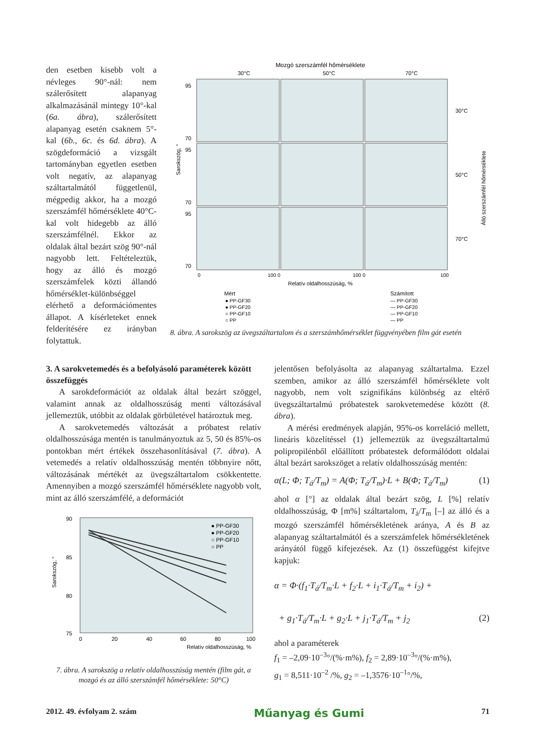den esetben kisebb volt a névleges 90°-nál: nem szálerősített alapanyag alkalmazásánál mintegy 10°-kal (6a. ábra), szálerősített alapanyag esetén csaknem 5°-kal (6b., 6c. és 6d. ábra). A szögdeformáció a vizsgált tartományban egyetlen esetben volt negatív, az alapanyag száltartalmától függetlenül, mégpedig akkor, ha a mozgó szerszámfél hőmérséklete 40°C-kal volt hidegebb az álló szerszámfélnél. Ekkor az oldalak által bezárt szög 90°-nál nagyobb lett. Feltételeztük, hogy az álló és mozgó szerszámfelek közti állandó hőmérséklet-különbséggel elérhető a deformációmentes állapot. A kísérleteket ennek felderítésére ez irányban folytattuk.
Mozgó szerszámfél hőmérséklete
30°C
50°C
70°C
95
70
95
70
95
70
Sarokszög, °
30°C
50°C
70°C
Álló szerszámfél hőmérséklete
0
100 0
100 0
100
Relatív oldalhosszúság, %
Mért
● PP-GF30
● PP-GF20
○ PP-GF10
○ PP
Számított
— PP-GF30
— PP-GF20
— PP-GF10
— PP
8. ábra. A sarokszög az üvegszáltartalom és a szerszámhőmérséklet függvényében film gát esetén
3. A sarokvetemedés és a befolyásoló paraméterek között összefüggés
A sarokdeformációt az oldalak által bezárt szöggel, valamint annak az oldalhosszúság menti változásával jellemeztük, utóbbit az oldalak görbületével határoztuk meg.
A sarokvetemedés változását a próbatest relatív oldalhosszúsága mentén is tanulmányoztuk az 5, 50 és 85%-os pontokban mért értékek összehasonlításával (7. ábra). A vetemedés a relatív oldalhosszúság mentén többnyire nőtt, változásának mértékét az üvegszáltartalom csökkentette. Amennyiben a mozgó szerszámfél hőmérséklete nagyobb volt, mint az álló szerszámfélé, a deformációt
90
85
80
75
Sarokszög, °
0
20
40
60
80
100
Relatív oldalhosszúság, %
● PP-GF30
● PP-GF20
○ PP-GF10
○ PP
7. ábra. A sarokszög a relatív oldalhosszúság mentén (film gát, a mozgó és az álló szerszámfél hőmérséklete: 50°C)
jelentősen befolyásolta az alapanyag száltartalma. Ezzel szemben, amikor az álló szerszámfél hőmérséklete volt nagyobb, nem volt szignifikáns különbség az eltérő üvegszáltartalmú próbatestek sarokvetemedése között (8. ábra).
A mérési eredmények alapján, 95%-os korreláció mellett, lineáris közelítéssel (1) jellemeztük az üvegszáltartalmú polipropilénből előállított próbatestek deformálódott oldalai által bezárt sarokszöget a relatív oldalhosszúság mentén:
α(L; Φ; T<sub>á</sub>/T<sub>m</sub>) = A(Φ; T<sub>á</sub>/T<sub>m</sub>)·L + B(Φ; T<sub>á</sub>/T<sub>m</sub>) (1)
ahol α [°] az oldalak által bezárt szög, L [%] relatív oldalhosszúság, Φ [m%] száltartalom, T<sub>á</sub>/T<sub>m</sub> [–] az álló és a mozgó szerszámfél hőmérsékletének aránya, A és B az alapanyag száltartalmától és a szerszámfelek hőmérsékletének arányától függő kifejezések. Az (1) összefüggést kifejtve kapjuk:
α = Φ·(f<sub>1</sub>·T<sub>á</sub>/T<sub>m</sub>·L + f<sub>2</sub>·L + i<sub>1</sub>·T<sub>á</sub>/T<sub>m</sub> + i<sub>2</sub>) +
+ g<sub>1</sub>·T<sub>á</sub>/T<sub>m</sub>·L + g<sub>2</sub>·L + j<sub>1</sub>·T<sub>á</sub>/T<sub>m</sub> + j<sub>2</sub> (2)
ahol a paraméterek
f<sub>1</sub> = –2,09·10<sup>–3</sup>°/(%·m%), f<sub>2</sub> = 2,89·10<sup>–3</sup>°/(%·m%),
g<sub>1</sub> = 8,511·10<sup>–2</sup> /%, g<sub>2</sub> = –1,3576·10<sup>–1</sup>°/%,
2012. 49. évfolyam 2. szám Műanyag és Gumi 71